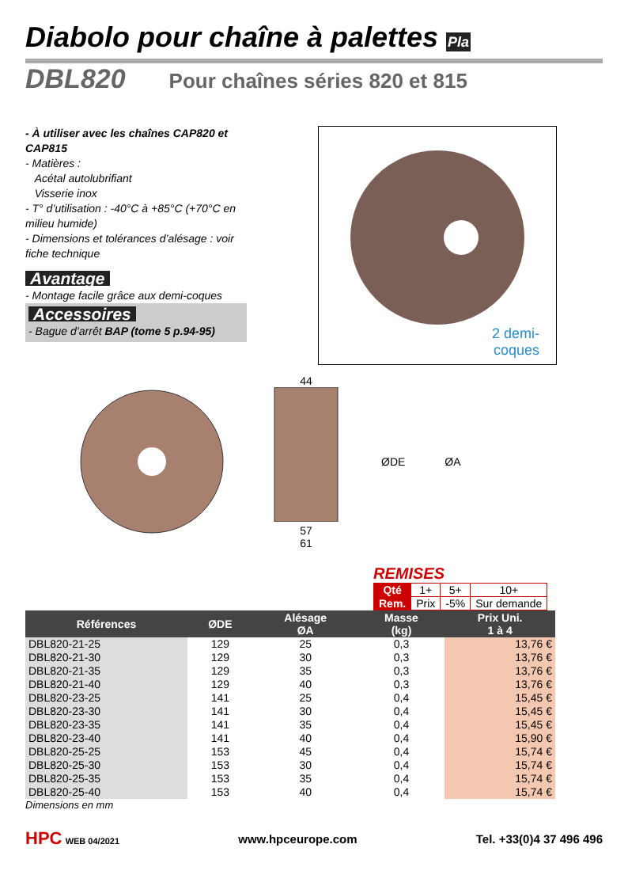Diabolo pour chaîne à palettes Pla
DBL820 Pour chaînes séries 820 et 815
- À utiliser avec les chaînes CAP820 et CAP815
- Matières :
Acétal autolubrifiant
Visserie inox
- T° d’utilisation : -40°C à +85°C (+70°C en milieu humide)
- Dimensions et tolérances d’alésage : voir fiche technique
Avantage
- Montage facile grâce aux demi-coques
Accessoires
- Bague d’arrêt BAP (tome 5 p.94-95)
2 demi-
coques
44
57
61
ØDE ØA
REMISES
| Qté | 1+ | 5+ | 10+ |
| Rem. | Prix | -5% | Sur demande |
| Références | ØDE | Alésage ØA | Masse (kg) | Prix Uni. 1 à 4 |
| --- | --- | --- | --- | --- |
| DBL820-21-25 | 129 | 25 | 0,3 | 13,76 € |
| DBL820-21-30 | 129 | 30 | 0,3 | 13,76 € |
| DBL820-21-35 | 129 | 35 | 0,3 | 13,76 € |
| DBL820-21-40 | 129 | 40 | 0,3 | 13,76 € |
| DBL820-23-25 | 141 | 25 | 0,4 | 15,45 € |
| DBL820-23-30 | 141 | 30 | 0,4 | 15,45 € |
| DBL820-23-35 | 141 | 35 | 0,4 | 15,45 € |
| DBL820-23-40 | 141 | 40 | 0,4 | 15,90 € |
| DBL820-25-25 | 153 | 45 | 0,4 | 15,74 € |
| DBL820-25-30 | 153 | 30 | 0,4 | 15,74 € |
| DBL820-25-35 | 153 | 35 | 0,4 | 15,74 € |
| DBL820-25-40 | 153 | 40 | 0,4 | 15,74 € |
Dimensions en mm
HPC WEB 04/2021 www.hpceurope.com Tel. +33(0)4 37 496 496